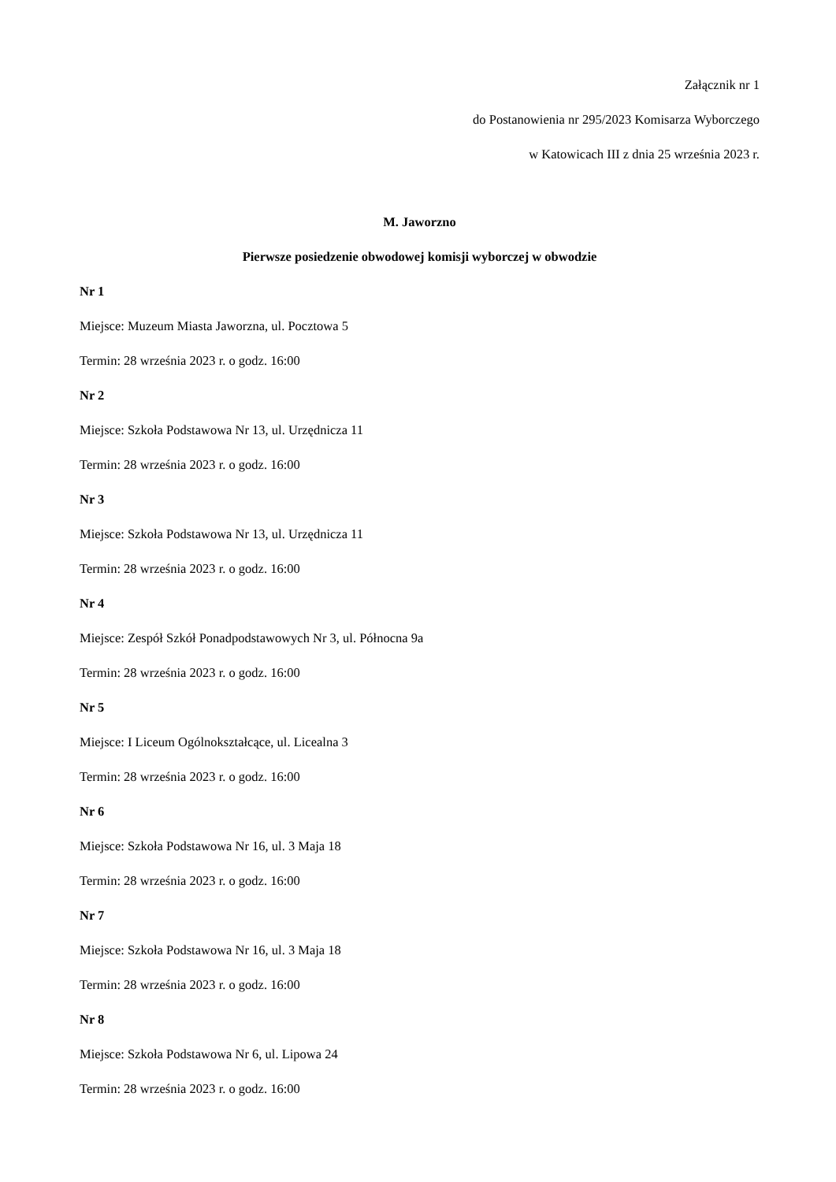Załącznik nr 1
do Postanowienia nr 295/2023 Komisarza Wyborczego
w Katowicach III z dnia 25 września 2023 r.
M. Jaworzno
Pierwsze posiedzenie obwodowej komisji wyborczej w obwodzie
Nr 1
Miejsce: Muzeum Miasta Jaworzna, ul. Pocztowa 5
Termin: 28 września 2023 r. o godz. 16:00
Nr 2
Miejsce: Szkoła Podstawowa Nr 13, ul. Urzędnicza 11
Termin: 28 września 2023 r. o godz. 16:00
Nr 3
Miejsce: Szkoła Podstawowa Nr 13, ul. Urzędnicza 11
Termin: 28 września 2023 r. o godz. 16:00
Nr 4
Miejsce: Zespół Szkół Ponadpodstawowych Nr 3, ul. Północna 9a
Termin: 28 września 2023 r. o godz. 16:00
Nr 5
Miejsce: I Liceum Ogólnokształcące, ul. Licealna 3
Termin: 28 września 2023 r. o godz. 16:00
Nr 6
Miejsce: Szkoła Podstawowa Nr 16, ul. 3 Maja 18
Termin: 28 września 2023 r. o godz. 16:00
Nr 7
Miejsce: Szkoła Podstawowa Nr 16, ul. 3 Maja 18
Termin: 28 września 2023 r. o godz. 16:00
Nr 8
Miejsce: Szkoła Podstawowa Nr 6, ul. Lipowa 24
Termin: 28 września 2023 r. o godz. 16:00